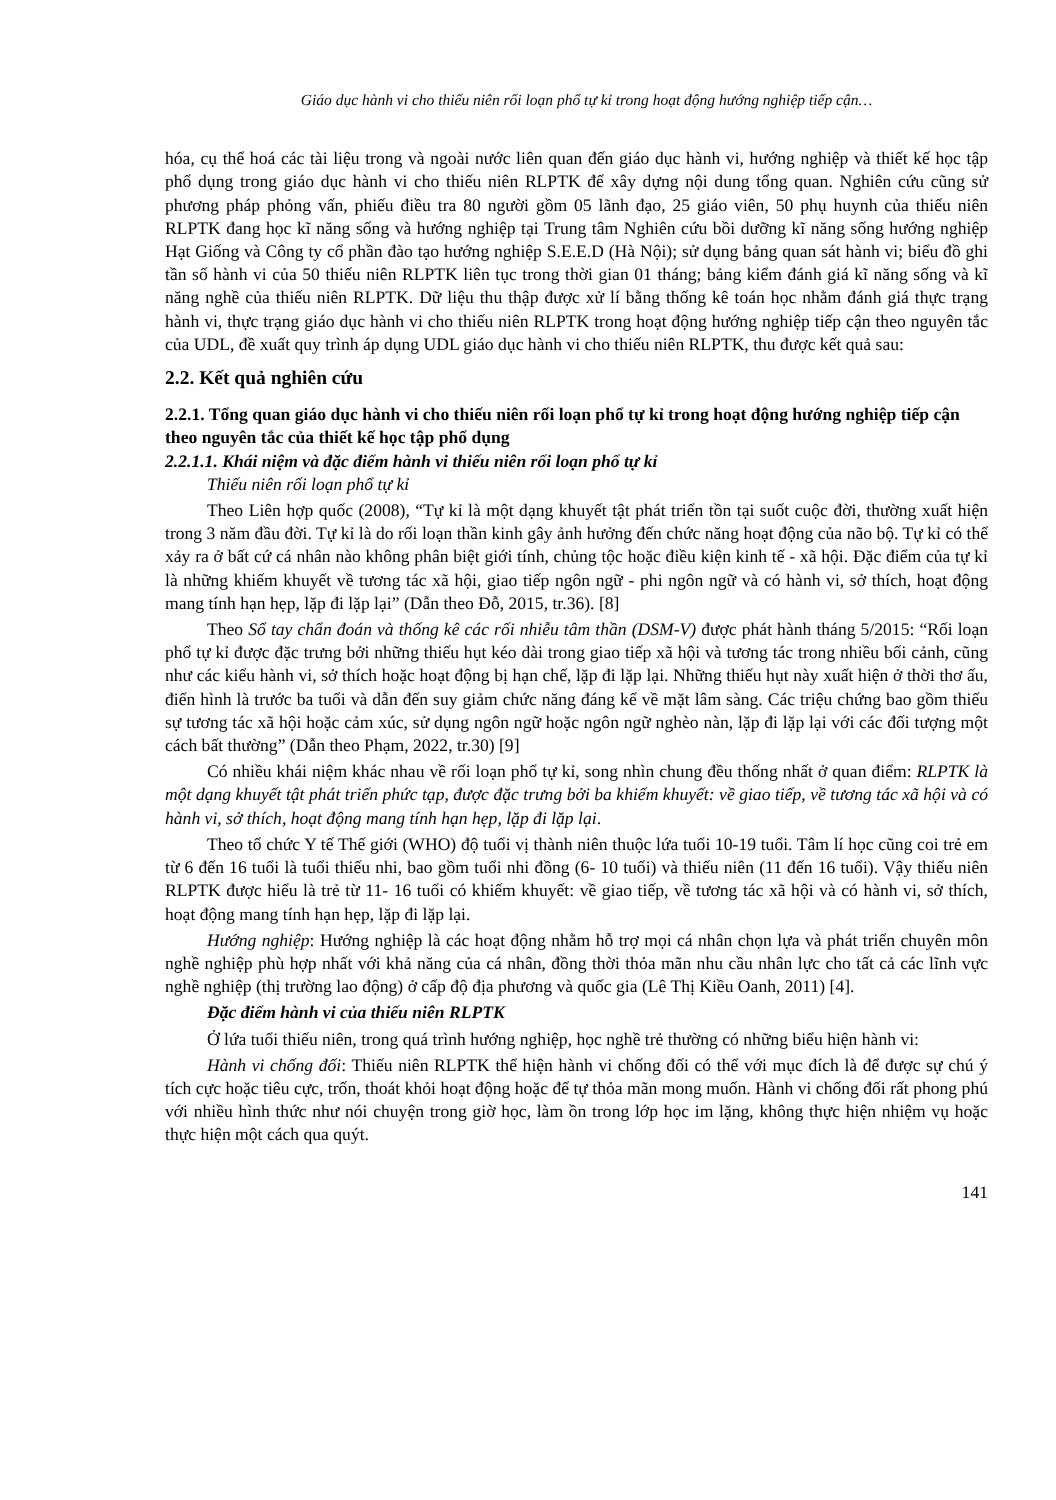Giáo dục hành vi cho thiếu niên rối loạn phổ tự kỉ trong hoạt động hướng nghiệp tiếp cận…
hóa, cụ thể hoá các tài liệu trong và ngoài nước liên quan đến giáo dục hành vi, hướng nghiệp và thiết kế học tập phổ dụng trong giáo dục hành vi cho thiếu niên RLPTK để xây dựng nội dung tổng quan. Nghiên cứu cũng sử phương pháp phỏng vấn, phiếu điều tra 80 người gồm 05 lãnh đạo, 25 giáo viên, 50 phụ huynh của thiếu niên RLPTK đang học kĩ năng sống và hướng nghiệp tại Trung tâm Nghiên cứu bồi dưỡng kĩ năng sống hướng nghiệp Hạt Giống và Công ty cổ phần đào tạo hướng nghiệp S.E.E.D (Hà Nội); sử dụng bảng quan sát hành vi; biểu đồ ghi tần số hành vi của 50 thiếu niên RLPTK liên tục trong thời gian 01 tháng; bảng kiểm đánh giá kĩ năng sống và kĩ năng nghề của thiếu niên RLPTK. Dữ liệu thu thập được xử lí bằng thống kê toán học nhằm đánh giá thực trạng hành vi, thực trạng giáo dục hành vi cho thiếu niên RLPTK trong hoạt động hướng nghiệp tiếp cận theo nguyên tắc của UDL, đề xuất quy trình áp dụng UDL giáo dục hành vi cho thiếu niên RLPTK, thu được kết quả sau:
2.2. Kết quả nghiên cứu
2.2.1. Tổng quan giáo dục hành vi cho thiếu niên rối loạn phổ tự kỉ trong hoạt động hướng nghiệp tiếp cận theo nguyên tắc của thiết kế học tập phổ dụng
2.2.1.1. Khái niệm và đặc điểm hành vi thiếu niên rối loạn phổ tự kỉ
Thiếu niên rối loạn phổ tự kỉ
Theo Liên hợp quốc (2008), “Tự kỉ là một dạng khuyết tật phát triển tồn tại suốt cuộc đời, thường xuất hiện trong 3 năm đầu đời. Tự kỉ là do rối loạn thần kinh gây ảnh hưởng đến chức năng hoạt động của não bộ. Tự kỉ có thể xảy ra ở bất cứ cá nhân nào không phân biệt giới tính, chủng tộc hoặc điều kiện kinh tế - xã hội. Đặc điểm của tự kỉ là những khiếm khuyết về tương tác xã hội, giao tiếp ngôn ngữ - phi ngôn ngữ và có hành vi, sở thích, hoạt động mang tính hạn hẹp, lặp đi lặp lại” (Dẫn theo Đỗ, 2015, tr.36). [8]
Theo Sổ tay chẩn đoán và thống kê các rối nhiễu tâm thần (DSM-V) được phát hành tháng 5/2015: “Rối loạn phổ tự kỉ được đặc trưng bởi những thiếu hụt kéo dài trong giao tiếp xã hội và tương tác trong nhiều bối cảnh, cũng như các kiểu hành vi, sở thích hoặc hoạt động bị hạn chế, lặp đi lặp lại. Những thiếu hụt này xuất hiện ở thời thơ ấu, điển hình là trước ba tuổi và dẫn đến suy giảm chức năng đáng kể về mặt lâm sàng. Các triệu chứng bao gồm thiếu sự tương tác xã hội hoặc cảm xúc, sử dụng ngôn ngữ hoặc ngôn ngữ nghèo nàn, lặp đi lặp lại với các đối tượng một cách bất thường” (Dẫn theo Phạm, 2022, tr.30) [9]
Có nhiều khái niệm khác nhau về rối loạn phổ tự kỉ, song nhìn chung đều thống nhất ở quan điểm: RLPTK là một dạng khuyết tật phát triển phức tạp, được đặc trưng bởi ba khiếm khuyết: về giao tiếp, về tương tác xã hội và có hành vi, sở thích, hoạt động mang tính hạn hẹp, lặp đi lặp lại.
Theo tổ chức Y tế Thế giới (WHO) độ tuổi vị thành niên thuộc lứa tuổi 10-19 tuổi. Tâm lí học cũng coi trẻ em từ 6 đến 16 tuổi là tuổi thiếu nhi, bao gồm tuổi nhi đồng (6- 10 tuổi) và thiếu niên (11 đến 16 tuổi). Vậy thiếu niên RLPTK được hiểu là trẻ từ 11- 16 tuổi có khiếm khuyết: về giao tiếp, về tương tác xã hội và có hành vi, sở thích, hoạt động mang tính hạn hẹp, lặp đi lặp lại.
Hướng nghiệp: Hướng nghiệp là các hoạt động nhằm hỗ trợ mọi cá nhân chọn lựa và phát triển chuyên môn nghề nghiệp phù hợp nhất với khả năng của cá nhân, đồng thời thỏa mãn nhu cầu nhân lực cho tất cả các lĩnh vực nghề nghiệp (thị trường lao động) ở cấp độ địa phương và quốc gia (Lê Thị Kiều Oanh, 2011) [4].
Đặc điểm hành vi của thiếu niên RLPTK
Ở lứa tuổi thiếu niên, trong quá trình hướng nghiệp, học nghề trẻ thường có những biểu hiện hành vi:
Hành vi chống đối: Thiếu niên RLPTK thể hiện hành vi chống đối có thể với mục đích là để được sự chú ý tích cực hoặc tiêu cực, trốn, thoát khỏi hoạt động hoặc để tự thỏa mãn mong muốn. Hành vi chống đối rất phong phú với nhiều hình thức như nói chuyện trong giờ học, làm ồn trong lớp học im lặng, không thực hiện nhiệm vụ hoặc thực hiện một cách qua quýt.
141